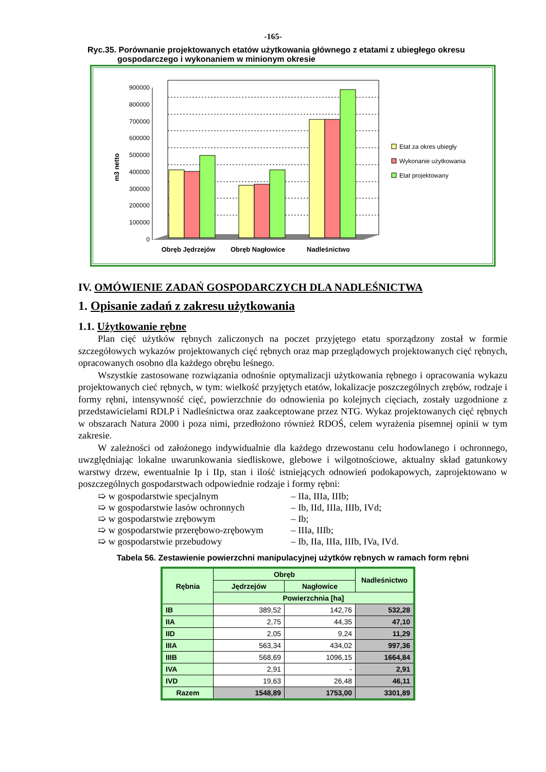-165-
Ryc.35. Porównanie projektowanych etatów użytkowania głównego z etatami z ubiegłego okresu
gospodarczego i wykonaniem w minionym okresie
m3 netto
900000
800000
700000
600000
500000
400000
300000
200000
100000
0
Obręb Jędrzejów
Obręb Nagłowice
Nadleśnictwo
Etat za okres ubiegły
Wykonanie użytkowania
Etat projektowany
IV. OMÓWIENIE ZADAŃ GOSPODARCZYCH DLA NADLEŚNICTWA
1. Opisanie zadań z zakresu użytkowania
1.1. Użytkowanie rębne
Plan cięć użytków rębnych zaliczonych na poczet przyjętego etatu sporządzony został w formie szczegółowych wykazów projektowanych cięć rębnych oraz map przeglądowych projektowanych cięć rębnych, opracowanych osobno dla każdego obrębu leśnego.
Wszystkie zastosowane rozwiązania odnośnie optymalizacji użytkowania rębnego i opracowania wykazu projektowanych cieć rębnych, w tym: wielkość przyjętych etatów, lokalizacje poszczególnych zrębów, rodzaje i formy rębni, intensywność cięć, powierzchnie do odnowienia po kolejnych cięciach, zostały uzgodnione z przedstawicielami RDLP i Nadleśnictwa oraz zaakceptowane przez NTG. Wykaz projektowanych cięć rębnych w obszarach Natura 2000 i poza nimi, przedłożono również RDOŚ, celem wyrażenia pisemnej opinii w tym zakresie.
W zależności od założonego indywidualnie dla każdego drzewostanu celu hodowlanego i ochronnego, uwzględniając lokalne uwarunkowania siedliskowe, glebowe i wilgotnościowe, aktualny skład gatunkowy warstwy drzew, ewentualnie Ip i IIp, stan i ilość istniejących odnowień podokapowych, zaprojektowano w poszczególnych gospodarstwach odpowiednie rodzaje i formy rębni:
➯ w gospodarstwie specjalnym – IIa, IIIa, IIIb;
➯ w gospodarstwie lasów ochronnych – Ib, IId, IIIa, IIIb, IVd;
➯ w gospodarstwie zrębowym – Ib;
➯ w gospodarstwie przerębowo-zrębowym – IIIa, IIIb;
➯ w gospodarstwie przebudowy – Ib, IIa, IIIa, IIIb, IVa, IVd.
Tabela 56. Zestawienie powierzchni manipulacyjnej użytków rębnych w ramach form rębni
| Rębnia | Obręb | | Nadleśnictwo |
| --- | --- | --- | --- |
| | Jędrzejów | Nagłowice | |
| | Powierzchnia [ha] | | |
| IB | 389,52 | 142,76 | 532,28 |
| IIA | 2,75 | 44,35 | 47,10 |
| IID | 2,05 | 9,24 | 11,29 |
| IIIA | 563,34 | 434,02 | 997,36 |
| IIIB | 568,69 | 1096,15 | 1664,84 |
| IVA | 2,91 | - | 2,91 |
| IVD | 19,63 | 26,48 | 46,11 |
| Razem | 1548,89 | 1753,00 | 3301,89 |